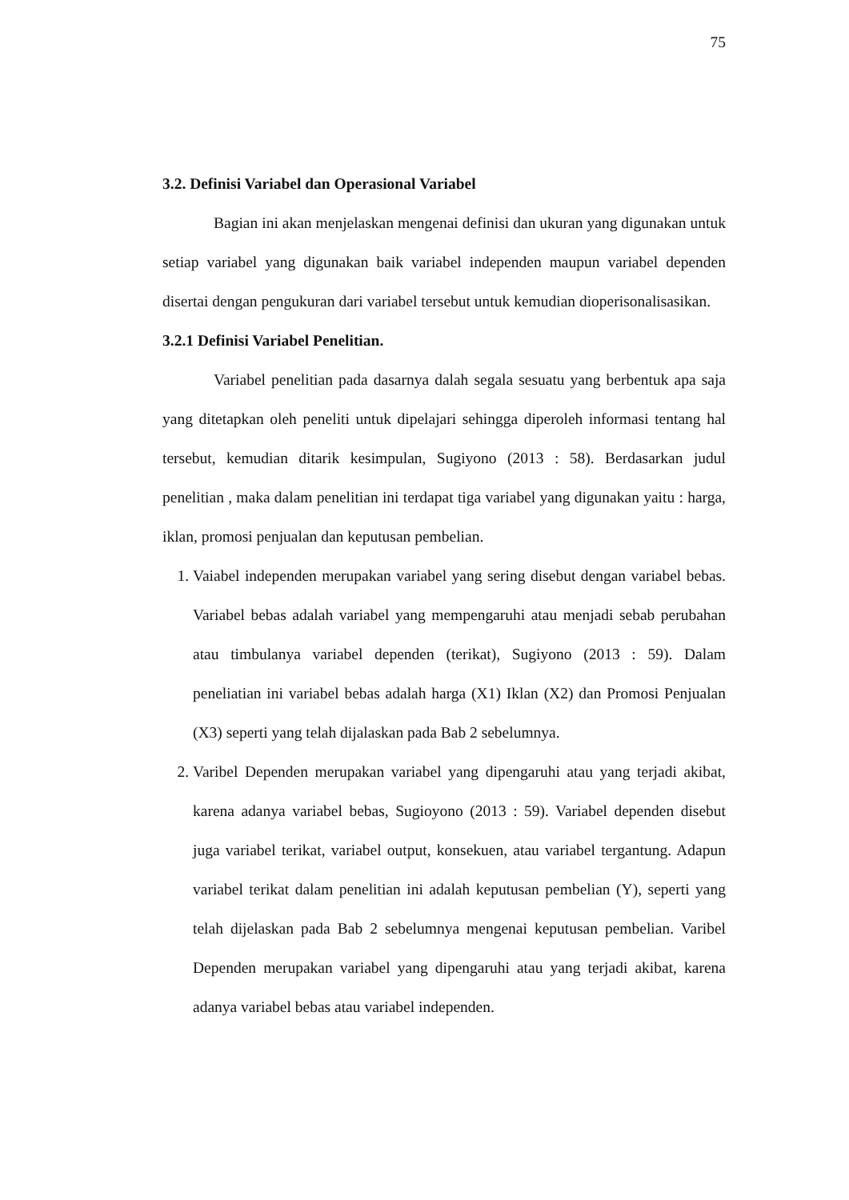75
3.2. Definisi Variabel dan Operasional Variabel
Bagian ini akan menjelaskan mengenai definisi dan ukuran yang digunakan untuk setiap variabel yang digunakan baik variabel independen maupun variabel dependen disertai dengan pengukuran dari variabel tersebut untuk kemudian dioperisonalisasikan.
3.2.1 Definisi Variabel Penelitian.
Variabel penelitian pada dasarnya dalah segala sesuatu yang berbentuk apa saja yang ditetapkan oleh peneliti untuk dipelajari sehingga diperoleh informasi tentang hal tersebut, kemudian ditarik kesimpulan, Sugiyono (2013 : 58). Berdasarkan judul penelitian , maka dalam penelitian ini terdapat tiga variabel yang digunakan yaitu : harga, iklan, promosi penjualan dan keputusan pembelian.
1. Vaiabel independen merupakan variabel yang sering disebut dengan variabel bebas. Variabel bebas adalah variabel yang mempengaruhi atau menjadi sebab perubahan atau timbulanya variabel dependen (terikat), Sugiyono (2013 : 59). Dalam peneliatian ini variabel bebas adalah harga (X1) Iklan (X2) dan Promosi Penjualan (X3) seperti yang telah dijalaskan pada Bab 2 sebelumnya.
2. Varibel Dependen merupakan variabel yang dipengaruhi atau yang terjadi akibat, karena adanya variabel bebas, Sugioyono (2013 : 59). Variabel dependen disebut juga variabel terikat, variabel output, konsekuen, atau variabel tergantung. Adapun variabel terikat dalam penelitian ini adalah keputusan pembelian (Y), seperti yang telah dijelaskan pada Bab 2 sebelumnya mengenai keputusan pembelian. Varibel Dependen merupakan variabel yang dipengaruhi atau yang terjadi akibat, karena adanya variabel bebas atau variabel independen.